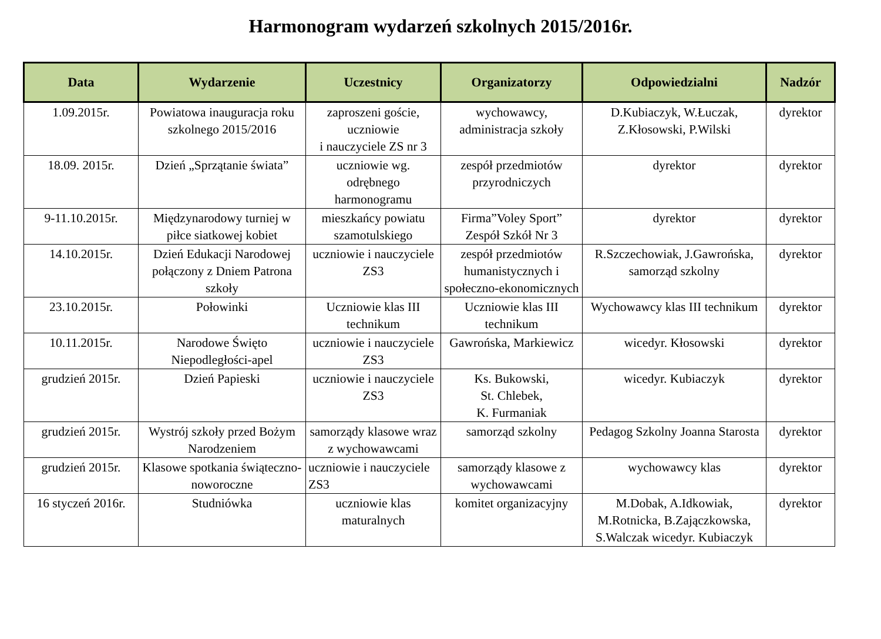Harmonogram wydarzeń szkolnych 2015/2016r.
| Data | Wydarzenie | Uczestnicy | Organizatorzy | Odpowiedzialni | Nadzór |
| --- | --- | --- | --- | --- | --- |
| 1.09.2015r. | Powiatowa inauguracja roku szkolnego 2015/2016 | zaproszeni goście, uczniowie i nauczyciele ZS nr 3 | wychowawcy, administracja szkoły | D.Kubiaczyk, W.Łuczak, Z.Kłosowski, P.Wilski | dyrektor |
| 18.09. 2015r. | Dzień „Sprzątanie świata” | uczniowie wg. odrębnego harmonogramu | zespół przedmiotów przyrodniczych | dyrektor | dyrektor |
| 9-11.10.2015r. | Międzynarodowy turniej w piłce siatkowej kobiet | mieszkańcy powiatu szamotulskiego | Firma”Voley Sport” Zespół Szkół Nr 3 | dyrektor | dyrektor |
| 14.10.2015r. | Dzień Edukacji Narodowej połączony z Dniem Patrona szkoły | uczniowie i nauczyciele ZS3 | zespół przedmiotów humanistycznych i społeczno-ekonomicznych | R.Szczechowiak, J.Gawrońska, samorząd szkolny | dyrektor |
| 23.10.2015r. | Połowinki | Uczniowie klas III technikum | Uczniowie klas III technikum | Wychowawcy klas III technikum | dyrektor |
| 10.11.2015r. | Narodowe Święto Niepodległości-apel | uczniowie i nauczyciele ZS3 | Gawrońska, Markiewicz | wicedyr. Kłosowski | dyrektor |
| grudzień 2015r. | Dzień Papieski | uczniowie i nauczyciele ZS3 | Ks. Bukowski, St. Chlebek, K. Furmaniak | wicedyr. Kubiaczyk | dyrektor |
| grudzień 2015r. | Wystrój szkoły przed Bożym Narodzeniem | samorządy klasowe wraz z wychowawcami | samorząd szkolny | Pedagog Szkolny Joanna Starosta | dyrektor |
| grudzień 2015r. | Klasowe spotkania świąteczno- noworoczne | uczniowie i nauczyciele ZS3 | samorządy klasowe z wychowawcami | wychowawcy klas | dyrektor |
| 16 styczeń 2016r. | Studniówka | uczniowie klas maturalnych | komitet organizacyjny | M.Dobak, A.Idkowiak, M.Rotnicka, B.Zajączkowska, S.Walczak wicedyr. Kubiaczyk | dyrektor |